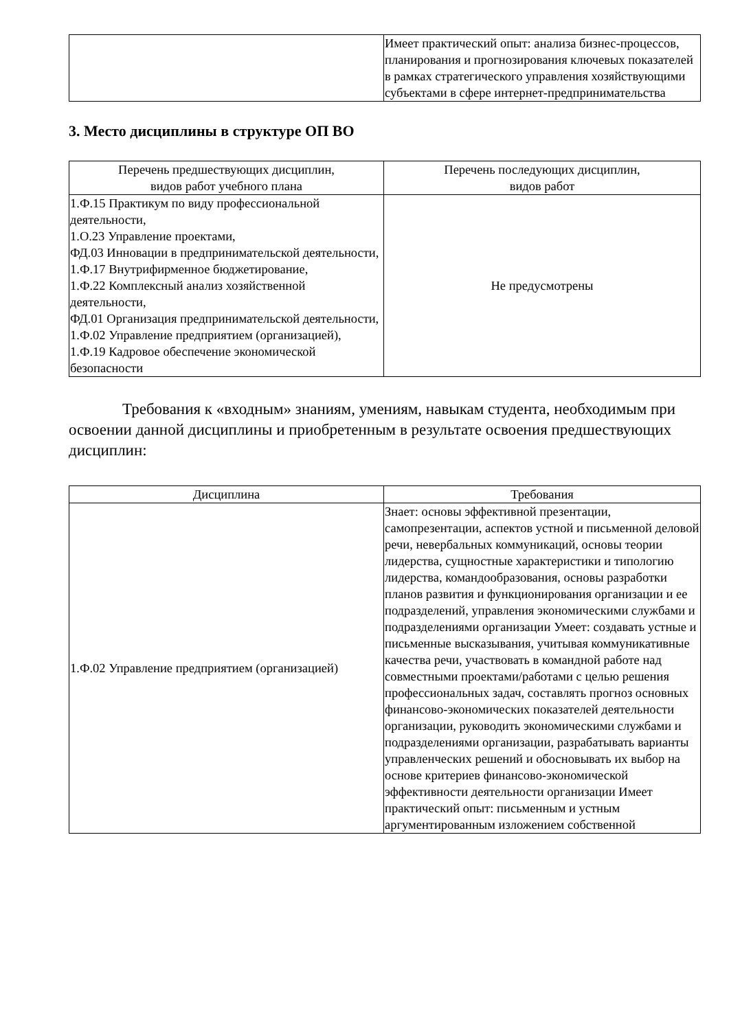| | Имеет практический опыт: анализа бизнес-процессов, планирования и прогнозирования ключевых показателей в рамках стратегического управления хозяйствующими субъектами в сфере интернет-предпринимательства |
3. Место дисциплины в структуре ОП ВО
| Перечень предшествующих дисциплин, видов работ учебного плана | Перечень последующих дисциплин, видов работ |
| --- | --- |
| 1.Ф.15 Практикум по виду профессиональной деятельности, 1.О.23 Управление проектами, ФД.03 Инновации в предпринимательской деятельности, 1.Ф.17 Внутрифирменное бюджетирование, 1.Ф.22 Комплексный анализ хозяйственной деятельности, ФД.01 Организация предпринимательской деятельности, 1.Ф.02 Управление предприятием (организацией), 1.Ф.19 Кадровое обеспечение экономической безопасности | Не предусмотрены |
Требования к «входным» знаниям, умениям, навыкам студента, необходимым при освоении данной дисциплины и приобретенным в результате освоения предшествующих дисциплин:
| Дисциплина | Требования |
| --- | --- |
| 1.Ф.02 Управление предприятием (организацией) | Знает: основы эффективной презентации, самопрезентации, аспектов устной и письменной деловой речи, невербальных коммуникаций, основы теории лидерства, сущностные характеристики и типологию лидерства, командообразования, основы разработки планов развития и функционирования организации и ее подразделений, управления экономическими службами и подразделениями организации Умеет: создавать устные и письменные высказывания, учитывая коммуникативные качества речи, участвовать в командной работе над совместными проектами/работами с целью решения профессиональных задач, составлять прогноз основных финансово-экономических показателей деятельности организации, руководить экономическими службами и подразделениями организации, разрабатывать варианты управленческих решений и обосновывать их выбор на основе критериев финансово-экономической эффективности деятельности организации Имеет практический опыт: письменным и устным аргументированным изложением собственной |